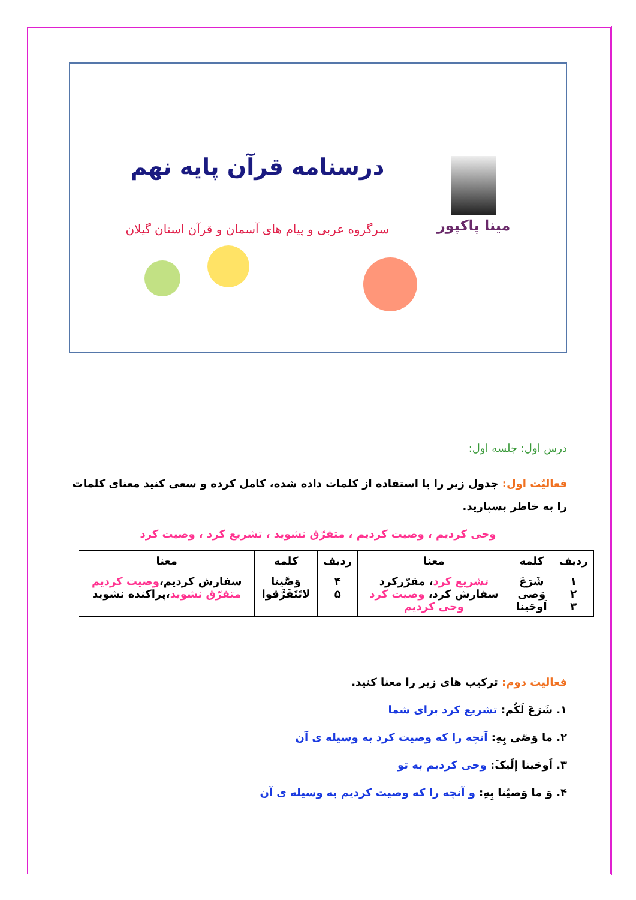مینا پاکپور
درسنامه قرآن پایه نهم
سرگروه عربی و پیام های آسمان و قرآن استان گیلان
درس اول: جلسه اول:
فعالیّت اول: جدول زیر را با استفاده از کلمات داده شده، کامل کرده و سعی کنید معنای کلمات را به خاطر بسپارید.
وحی کردیم ، وصیت کردیم ، متفرّق نشوید ، تشریع کرد ، وصیت کرد
| ردیف | کلمه | معنا | ردیف | کلمه | معنا |
| --- | --- | --- | --- | --- | --- |
| ۱ ۲ ۳ | شَرَعَ وَصی اَوحَینا | تشریع کرد ، مقرّرکرد سفارش کرد، وصیت کرد وحی کردیم | ۴ ۵ | وَصَّینا لاتَتَفَرَّقوا | سفارش کردیم، وصیت کردیم متفرّق نشوید ،پراکنده نشوید |
فعالیت دوم: ترکیب های زیر را معنا کنید.
۱. شَرَعَ لَکُم: تشریع کرد برای شما
۲. ما وَصّی بِهِ: آنچه را که وصیت کرد به وسیله ی آن
۳. اَوحَینا إلَیکَ: وحی کردیم به تو
۴. وَ ما وَصیّنا بِهِ: و آنچه را که وصیت کردیم به وسیله ی آن